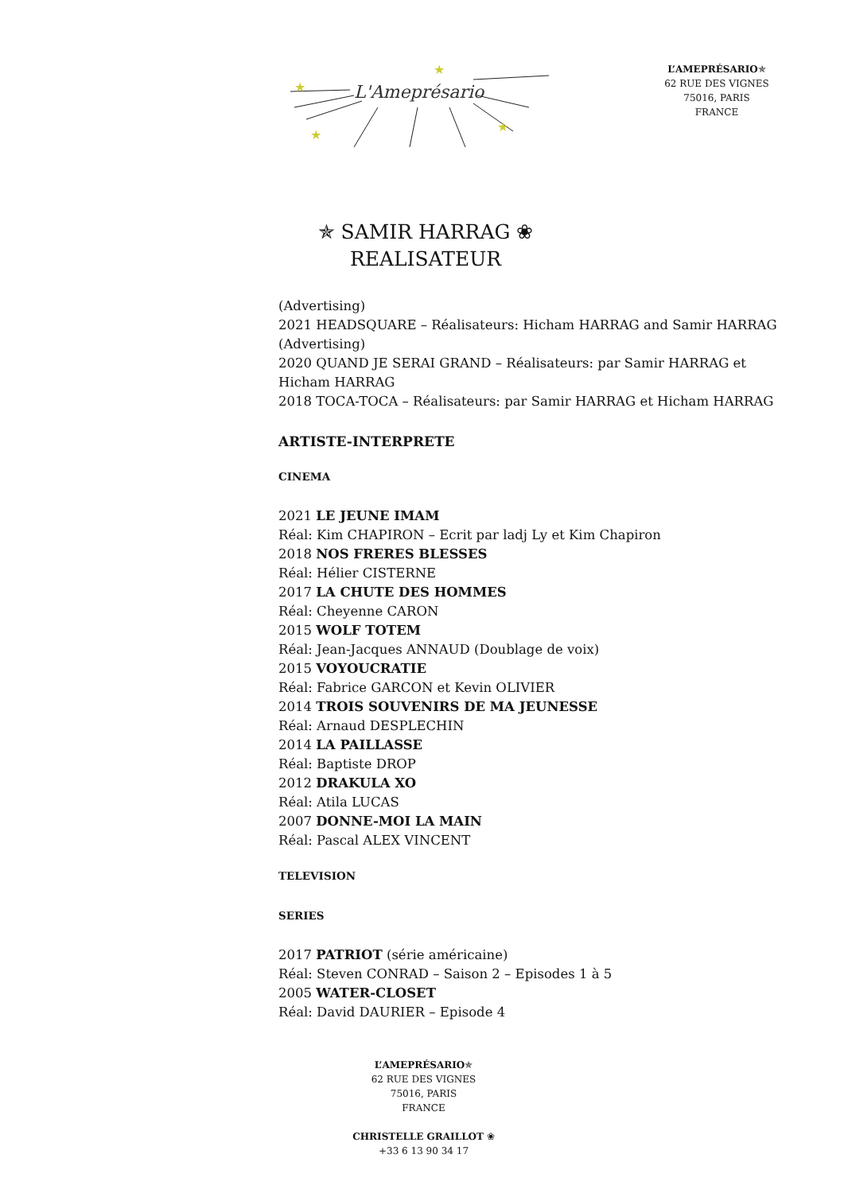L'Ameprésario
★
★
★
★
L’AMEPRÉSARIO✯
62 RUE DES VIGNES
75016, PARIS
FRANCE
✯ SAMIR HARRAG ❀
REALISATEUR
(Advertising)
2021 HEADSQUARE – Réalisateurs: Hicham HARRAG and Samir HARRAG
(Advertising)
2020 QUAND JE SERAI GRAND – Réalisateurs: par Samir HARRAG et Hicham HARRAG
2018 TOCA-TOCA – Réalisateurs: par Samir HARRAG et Hicham HARRAG
ARTISTE-INTERPRETE
CINEMA
2021 LE JEUNE IMAM
Réal: Kim CHAPIRON – Ecrit par ladj Ly et Kim Chapiron
2018 NOS FRERES BLESSES
Réal: Hélier CISTERNE
2017 LA CHUTE DES HOMMES
Réal: Cheyenne CARON
2015 WOLF TOTEM
Réal: Jean-Jacques ANNAUD (Doublage de voix)
2015 VOYOUCRATIE
Réal: Fabrice GARCON et Kevin OLIVIER
2014 TROIS SOUVENIRS DE MA JEUNESSE
Réal: Arnaud DESPLECHIN
2014 LA PAILLASSE
Réal: Baptiste DROP
2012 DRAKULA XO
Réal: Atila LUCAS
2007 DONNE-MOI LA MAIN
Réal: Pascal ALEX VINCENT
TELEVISION
SERIES
2017 PATRIOT (série américaine)
Réal: Steven CONRAD – Saison 2 – Episodes 1 à 5
2005 WATER-CLOSET
Réal: David DAURIER – Episode 4
L’AMEPRÉSARIO✯
62 RUE DES VIGNES
75016, PARIS
FRANCE
CHRISTELLE GRAILLOT ❀
+33 6 13 90 34 17